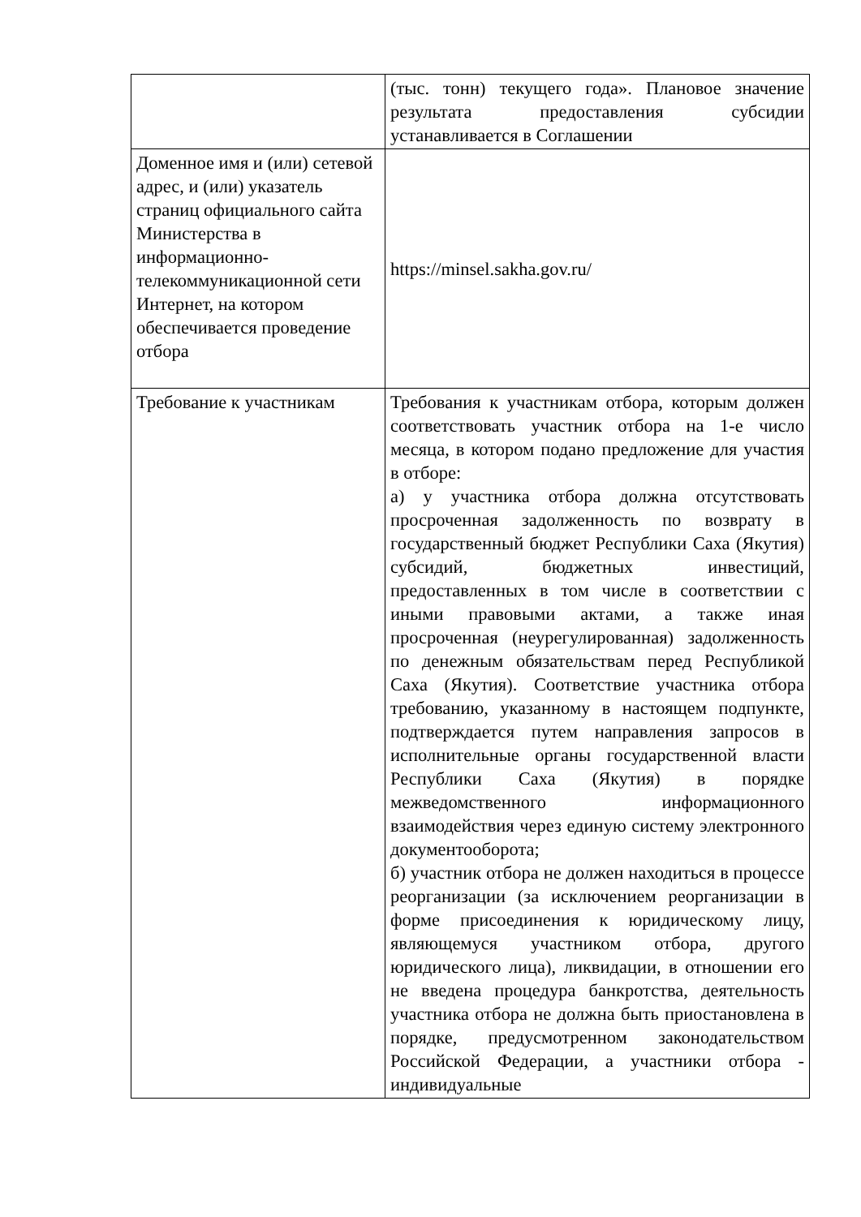| | (тыс. тонн) текущего года». Плановое значение результата предоставления субсидии устанавливается в Соглашении |
| Доменное имя и (или) сетевой адрес, и (или) указатель страниц официального сайта Министерства в информационно-телекоммуникационной сети Интернет, на котором обеспечивается проведение отбора | https://minsel.sakha.gov.ru/ |
| Требование к участникам | Требования к участникам отбора, которым должен соответствовать участник отбора на 1-е число месяца, в котором подано предложение для участия в отборе: а) у участника отбора должна отсутствовать просроченная задолженность по возврату в государственный бюджет Республики Саха (Якутия) субсидий, бюджетных инвестиций, предоставленных в том числе в соответствии с иными правовыми актами, а также иная просроченная (неурегулированная) задолженность по денежным обязательствам перед Республикой Саха (Якутия). Соответствие участника отбора требованию, указанному в настоящем подпункте, подтверждается путем направления запросов в исполнительные органы государственной власти Республики Саха (Якутия) в порядке межведомственного информационного взаимодействия через единую систему электронного документооборота; б) участник отбора не должен находиться в процессе реорганизации (за исключением реорганизации в форме присоединения к юридическому лицу, являющемуся участником отбора, другого юридического лица), ликвидации, в отношении его не введена процедура банкротства, деятельность участника отбора не должна быть приостановлена в порядке, предусмотренном законодательством Российской Федерации, а участники отбора - индивидуальные |